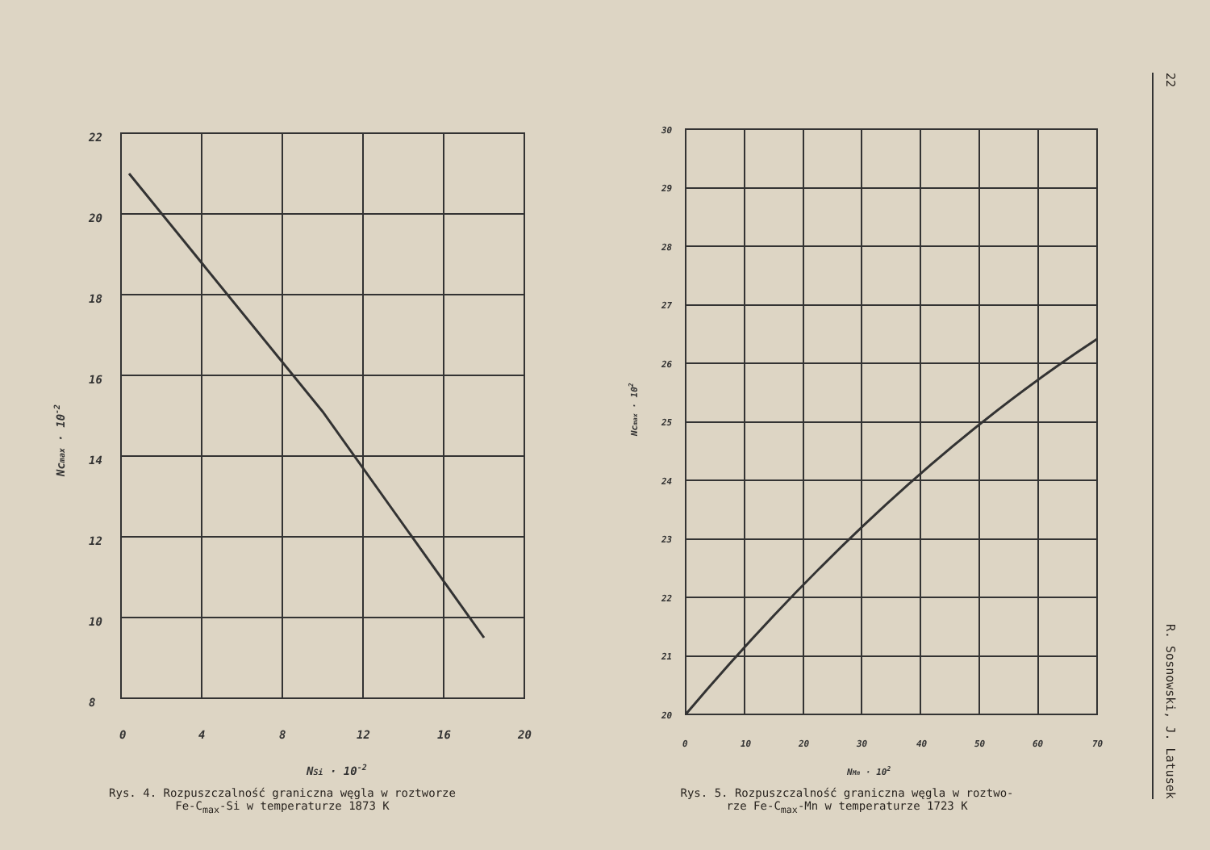22
20
18
16
14
12
10
8
0
4
8
12
16
20
NSi · 10-2
Ncmax · 10-2
Rys. 4. Rozpuszczalność graniczna węgla w roztworze
Fe-C<sub>max</sub>-Si w temperaturze 1873 K
30
29
28
27
26
25
24
23
22
21
20
0
10
20
30
40
50
60
70
NMn · 102
Ncmax · 102
Rys. 5. Rozpuszczalność graniczna węgla w roztwo-
rze Fe-C<sub>max</sub>-Mn w temperaturze 1723 K
22 R. Sosnowski, J. Latusek